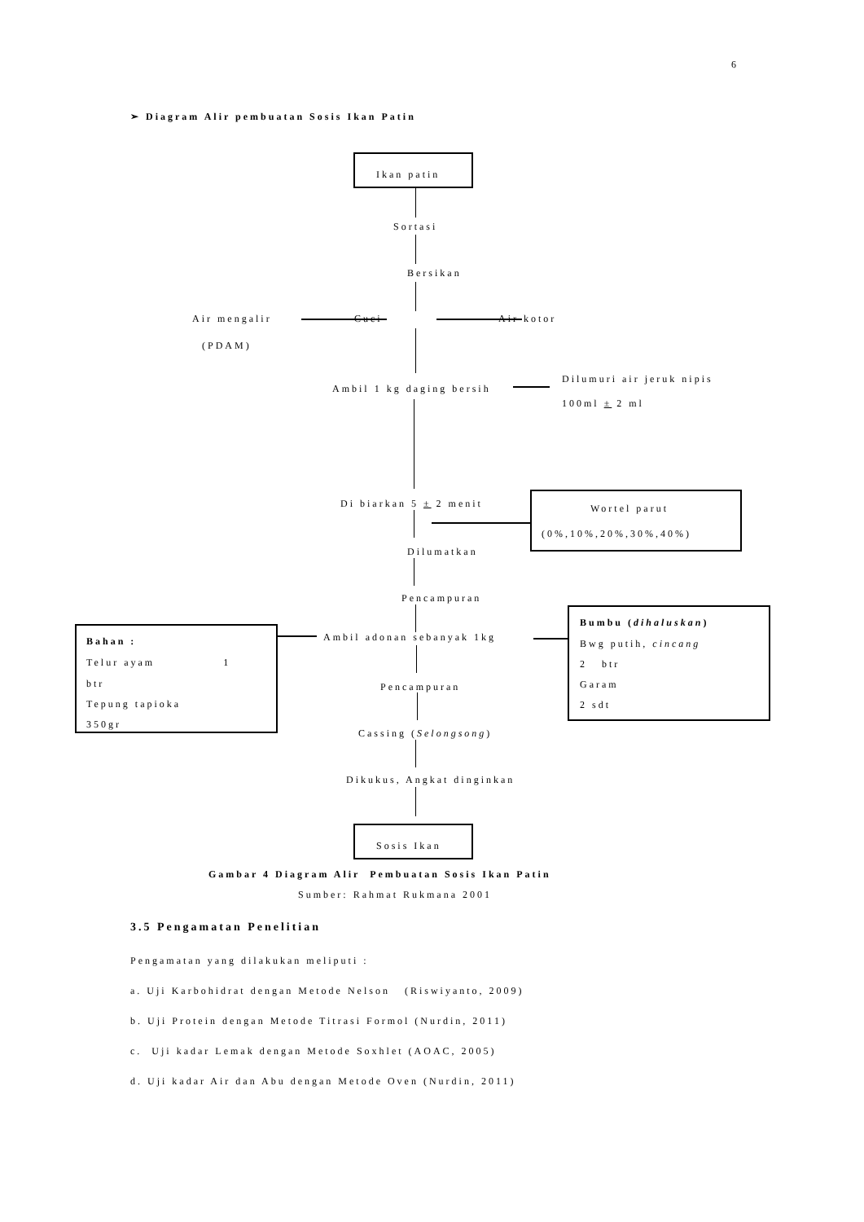6
➢ Diagram Alir pembuatan Sosis Ikan Patin
Ikan patin
Sortasi
Bersikan
Air mengalir Cuci Air kotor
(PDAM)
Ambil 1 kg daging bersih
Dilumuri air jeruk nipis
100ml ± 2 ml
Di biarkan 5 ± 2 menit Wortel parut
(0%,10%,20%,30%,40%)
Dilumatkan
Pencampuran
Bahan :
Telur ayam 1
btr
Tepung tapioka
350gr
Ambil adonan sebanyak 1kg
Bumbu (dihaluskan)
Bwg putih, cincang
2 btr
Garam
2 sdt
Pencampuran
Cassing (Selongsong)
Dikukus, Angkat dinginkan
Sosis Ikan
Gambar 4 Diagram Alir Pembuatan Sosis Ikan Patin
Sumber: Rahmat Rukmana 2001
3.5 Pengamatan Penelitian
Pengamatan yang dilakukan meliputi :
a. Uji Karbohidrat dengan Metode Nelson (Riswiyanto, 2009)
b. Uji Protein dengan Metode Titrasi Formol (Nurdin, 2011)
c. Uji kadar Lemak dengan Metode Soxhlet (AOAC, 2005)
d. Uji kadar Air dan Abu dengan Metode Oven (Nurdin, 2011)